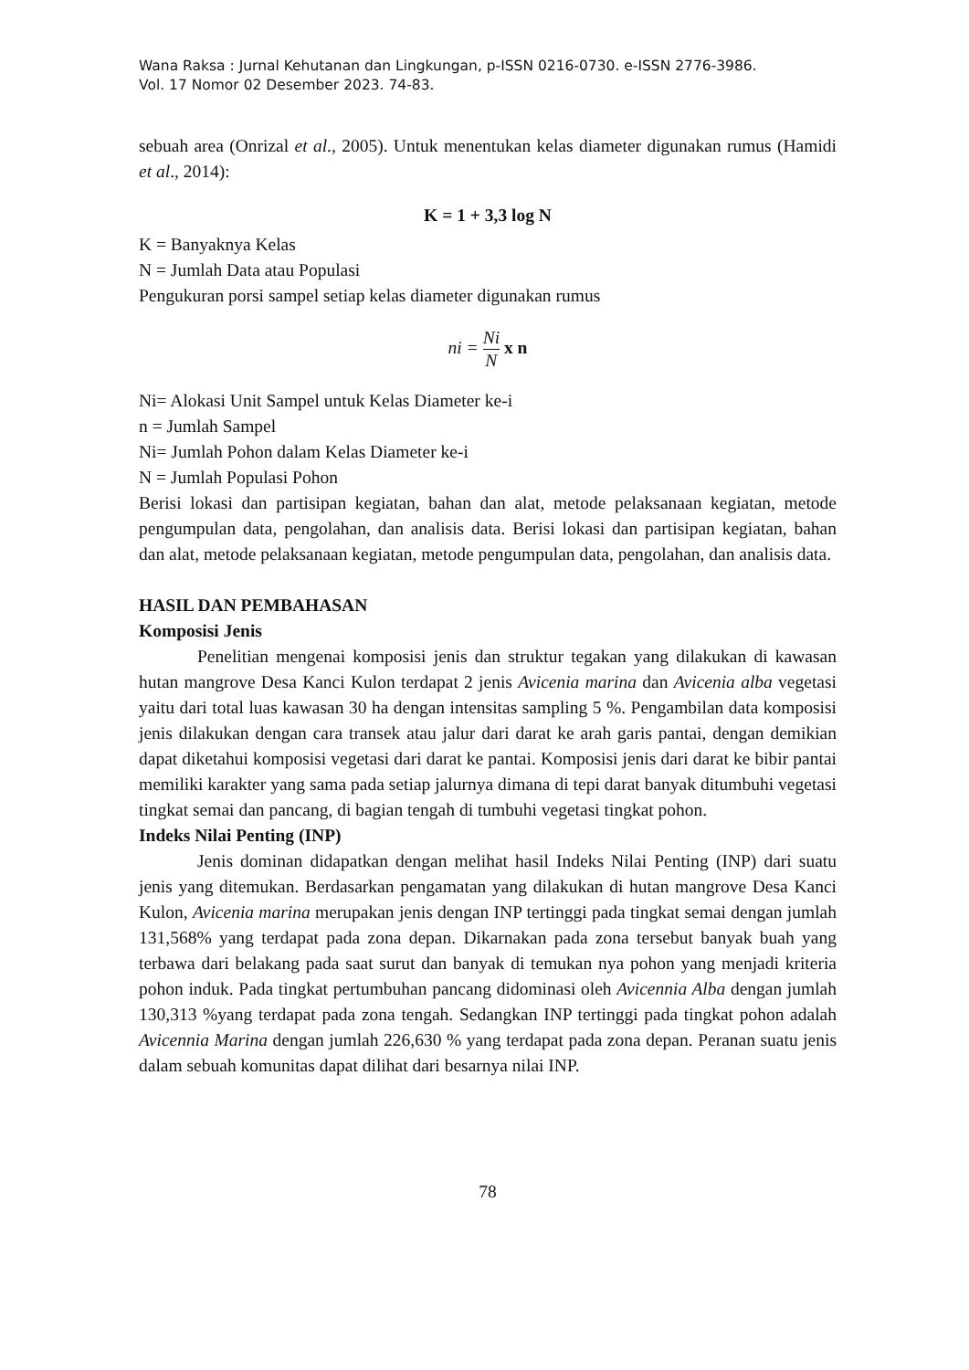Wana Raksa : Jurnal Kehutanan dan Lingkungan, p-ISSN 0216-0730. e-ISSN 2776-3986.
Vol. 17 Nomor 02 Desember 2023. 74-83.
sebuah area (Onrizal et al., 2005). Untuk menentukan kelas diameter digunakan rumus (Hamidi et al., 2014):
K = 1 + 3,3 log N
K = Banyaknya Kelas
N = Jumlah Data atau Populasi
Pengukuran porsi sampel setiap kelas diameter digunakan rumus
ni = Ni N x n
Ni= Alokasi Unit Sampel untuk Kelas Diameter ke-i
n = Jumlah Sampel
Ni= Jumlah Pohon dalam Kelas Diameter ke-i
N = Jumlah Populasi Pohon
Berisi lokasi dan partisipan kegiatan, bahan dan alat, metode pelaksanaan kegiatan, metode pengumpulan data, pengolahan, dan analisis data. Berisi lokasi dan partisipan kegiatan, bahan dan alat, metode pelaksanaan kegiatan, metode pengumpulan data, pengolahan, dan analisis data.
HASIL DAN PEMBAHASAN
Komposisi Jenis
Penelitian mengenai komposisi jenis dan struktur tegakan yang dilakukan di kawasan hutan mangrove Desa Kanci Kulon terdapat 2 jenis Avicenia marina dan Avicenia alba vegetasi yaitu dari total luas kawasan 30 ha dengan intensitas sampling 5 %. Pengambilan data komposisi jenis dilakukan dengan cara transek atau jalur dari darat ke arah garis pantai, dengan demikian dapat diketahui komposisi vegetasi dari darat ke pantai. Komposisi jenis dari darat ke bibir pantai memiliki karakter yang sama pada setiap jalurnya dimana di tepi darat banyak ditumbuhi vegetasi tingkat semai dan pancang, di bagian tengah di tumbuhi vegetasi tingkat pohon.
Indeks Nilai Penting (INP)
Jenis dominan didapatkan dengan melihat hasil Indeks Nilai Penting (INP) dari suatu jenis yang ditemukan. Berdasarkan pengamatan yang dilakukan di hutan mangrove Desa Kanci Kulon, Avicenia marina merupakan jenis dengan INP tertinggi pada tingkat semai dengan jumlah 131,568% yang terdapat pada zona depan. Dikarnakan pada zona tersebut banyak buah yang terbawa dari belakang pada saat surut dan banyak di temukan nya pohon yang menjadi kriteria pohon induk. Pada tingkat pertumbuhan pancang didominasi oleh Avicennia Alba dengan jumlah 130,313 %yang terdapat pada zona tengah. Sedangkan INP tertinggi pada tingkat pohon adalah Avicennia Marina dengan jumlah 226,630 % yang terdapat pada zona depan. Peranan suatu jenis dalam sebuah komunitas dapat dilihat dari besarnya nilai INP.
78